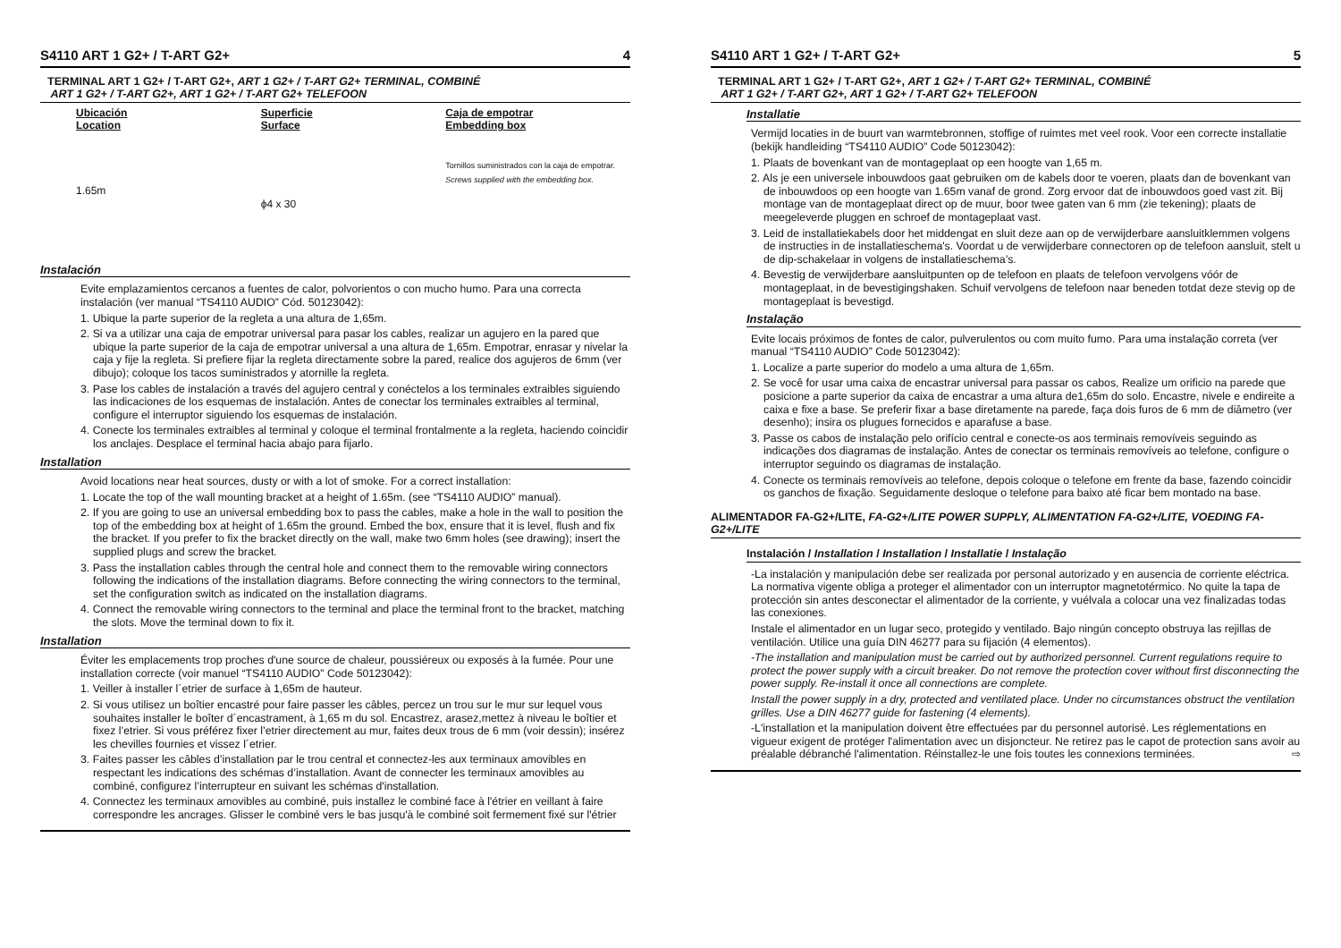S4110 ART 1 G2+ / T-ART G2+ 4
TERMINAL ART 1 G2+ / T-ART G2+, ART 1 G2+ / T-ART G2+ TERMINAL, COMBINÉ
ART 1 G2+ / T-ART G2+, ART 1 G2+ / T-ART G2+ TELEFOON
Ubicación
Location
1.65m
Superficie
Surface
ϕ4 x 30
Caja de empotrar
Embedding box
Tornillos suministrados con la caja de empotrar.
Screws supplied with the embedding box.
Instalación
Evite emplazamientos cercanos a fuentes de calor, polvorientos o con mucho humo. Para una correcta instalación (ver manual “TS4110 AUDIO” Cód. 50123042):
1. Ubique la parte superior de la regleta a una altura de 1,65m.
2. Si va a utilizar una caja de empotrar universal para pasar los cables, realizar un agujero en la pared que ubique la parte superior de la caja de empotrar universal a una altura de 1,65m. Empotrar, enrasar y nivelar la caja y fije la regleta. Si prefiere fijar la regleta directamente sobre la pared, realice dos agujeros de 6mm (ver dibujo); coloque los tacos suministrados y atornille la regleta.
3. Pase los cables de instalación a través del agujero central y conéctelos a los terminales extraibles siguiendo las indicaciones de los esquemas de instalación. Antes de conectar los terminales extraibles al terminal, configure el interruptor siguiendo los esquemas de instalación.
4. Conecte los terminales extraibles al terminal y coloque el terminal frontalmente a la regleta, haciendo coincidir los anclajes. Desplace el terminal hacia abajo para fijarlo.
Installation
Avoid locations near heat sources, dusty or with a lot of smoke. For a correct installation:
1. Locate the top of the wall mounting bracket at a height of 1.65m. (see “TS4110 AUDIO” manual).
2. If you are going to use an universal embedding box to pass the cables, make a hole in the wall to position the top of the embedding box at height of 1.65m the ground. Embed the box, ensure that it is level, flush and fix the bracket. If you prefer to fix the bracket directly on the wall, make two 6mm holes (see drawing); insert the supplied plugs and screw the bracket.
3. Pass the installation cables through the central hole and connect them to the removable wiring connectors following the indications of the installation diagrams. Before connecting the wiring connectors to the terminal, set the configuration switch as indicated on the installation diagrams.
4. Connect the removable wiring connectors to the terminal and place the terminal front to the bracket, matching the slots. Move the terminal down to fix it.
Installation
Éviter les emplacements trop proches d'une source de chaleur, poussiéreux ou exposés à la fumée. Pour une installation correcte (voir manuel “TS4110 AUDIO” Code 50123042):
1. Veiller à installer l´etrier de surface à 1,65m de hauteur.
2. Si vous utilisez un boîtier encastré pour faire passer les câbles, percez un trou sur le mur sur lequel vous souhaites installer le boîter d´encastrament, à 1,65 m du sol. Encastrez, arasez,mettez à niveau le boîtier et fixez l’etrier. Si vous préférez fixer l’etrier directement au mur, faites deux trous de 6 mm (voir dessin); insérez les chevilles fournies et vissez l´etrier.
3. Faites passer les câbles d’installation par le trou central et connectez-les aux terminaux amovibles en respectant les indications des schémas d’installation. Avant de connecter les terminaux amovibles au combiné, configurez l’interrupteur en suivant les schémas d'installation.
4. Connectez les terminaux amovibles au combiné, puis installez le combiné face à l'étrier en veillant à faire correspondre les ancrages. Glisser le combiné vers le bas jusqu'à le combiné soit fermement fixé sur l'étrier
S4110 ART 1 G2+ / T-ART G2+ 5
TERMINAL ART 1 G2+ / T-ART G2+, ART 1 G2+ / T-ART G2+ TERMINAL, COMBINÉ
ART 1 G2+ / T-ART G2+, ART 1 G2+ / T-ART G2+ TELEFOON
Installatie
Vermijd locaties in de buurt van warmtebronnen, stoffige of ruimtes met veel rook. Voor een correcte installatie (bekijk handleiding “TS4110 AUDIO” Code 50123042):
1. Plaats de bovenkant van de montageplaat op een hoogte van 1,65 m.
2. Als je een universele inbouwdoos gaat gebruiken om de kabels door te voeren, plaats dan de bovenkant van de inbouwdoos op een hoogte van 1.65m vanaf de grond. Zorg ervoor dat de inbouwdoos goed vast zit. Bij montage van de montageplaat direct op de muur, boor twee gaten van 6 mm (zie tekening); plaats de meegeleverde pluggen en schroef de montageplaat vast.
3. Leid de installatiekabels door het middengat en sluit deze aan op de verwijderbare aansluitklemmen volgens de instructies in de installatieschema's. Voordat u de verwijderbare connectoren op de telefoon aansluit, stelt u de dip-schakelaar in volgens de installatieschema’s.
4. Bevestig de verwijderbare aansluitpunten op de telefoon en plaats de telefoon vervolgens vóór de montageplaat, in de bevestigingshaken. Schuif vervolgens de telefoon naar beneden totdat deze stevig op de montageplaat is bevestigd.
Instalação
Evite locais próximos de fontes de calor, pulverulentos ou com muito fumo. Para uma instalação correta (ver manual “TS4110 AUDIO” Code 50123042):
1. Localize a parte superior do modelo a uma altura de 1,65m.
2. Se você for usar uma caixa de encastrar universal para passar os cabos, Realize um orificio na parede que posicione a parte superior da caixa de encastrar a uma altura de1,65m do solo. Encastre, nivele e endireite a caixa e fixe a base. Se preferir fixar a base diretamente na parede, faça dois furos de 6 mm de diâmetro (ver desenho); insira os plugues fornecidos e aparafuse a base.
3. Passe os cabos de instalação pelo orifício central e conecte-os aos terminais removíveis seguindo as indicações dos diagramas de instalação. Antes de conectar os terminais removíveis ao telefone, configure o interruptor seguindo os diagramas de instalação.
4. Conecte os terminais removíveis ao telefone, depois coloque o telefone em frente da base, fazendo coincidir os ganchos de fixação. Seguidamente desloque o telefone para baixo até ficar bem montado na base.
ALIMENTADOR FA-G2+/LITE, FA-G2+/LITE POWER SUPPLY, ALIMENTATION FA-G2+/LITE, VOEDING FA-G2+/LITE
Instalación / Installation / Installation / Installatie / Instalação
-La instalación y manipulación debe ser realizada por personal autorizado y en ausencia de corriente eléctrica. La normativa vigente obliga a proteger el alimentador con un interruptor magnetotérmico. No quite la tapa de protección sin antes desconectar el alimentador de la corriente, y vuélvala a colocar una vez finalizadas todas las conexiones.
Instale el alimentador en un lugar seco, protegido y ventilado. Bajo ningún concepto obstruya las rejillas de ventilación. Utilice una guía DIN 46277 para su fijación (4 elementos).
-The installation and manipulation must be carried out by authorized personnel. Current regulations require to protect the power supply with a circuit breaker. Do not remove the protection cover without first disconnecting the power supply. Re-install it once all connections are complete.
Install the power supply in a dry, protected and ventilated place. Under no circumstances obstruct the ventilation grilles. Use a DIN 46277 guide for fastening (4 elements).
-L'installation et la manipulation doivent être effectuées par du personnel autorisé. Les réglementations en vigueur exigent de protéger l'alimentation avec un disjoncteur. Ne retirez pas le capot de protection sans avoir au préalable débranché l'alimentation. Réinstallez-le une fois toutes les connexions terminées. ⇨